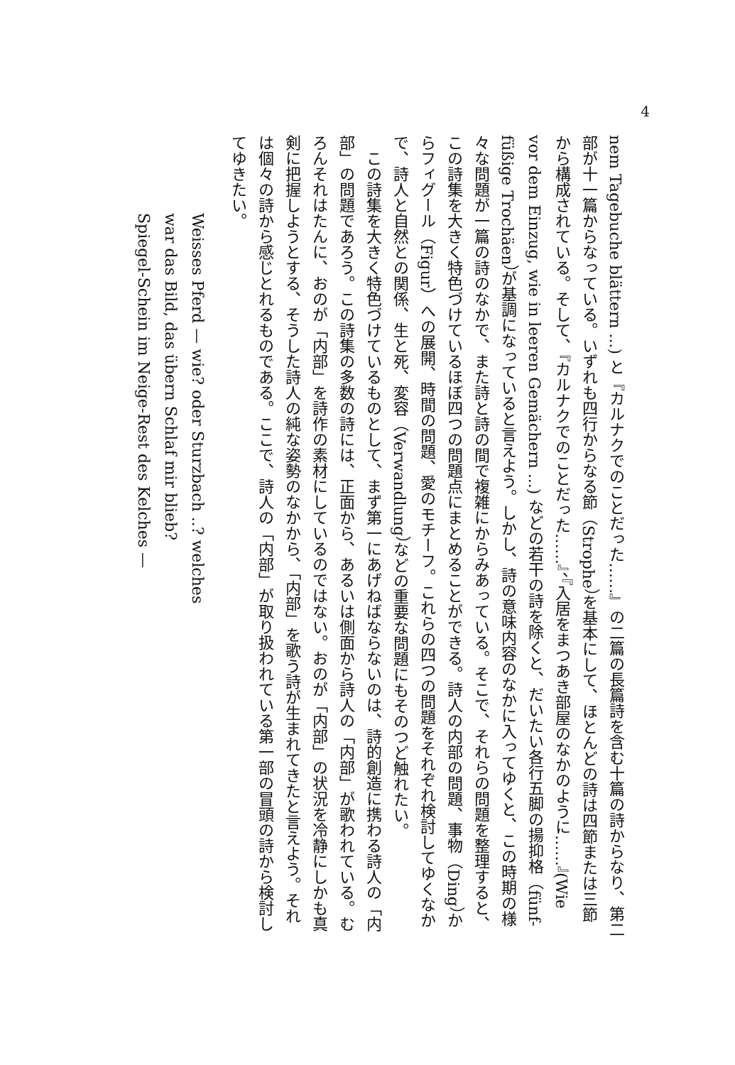4
nem Tagebuche blättern ...) と『カルナクでのことだった……』の二篇の長篇詩を含む十篇の詩からなり、第二
部が十一篇からなっている。いずれも四行からなる節（Strophe）を基本にして、ほとんどの詩は四節または三節
から構成されている。そして、『カルナクでのことだった……』、『入居をまつあき部屋のなかのように……』(Wie
vor dem Einzug, wie in leeren Gemächern ...) などの若干の詩を除くと、だいたい各行五脚の揚抑格（fünf-
füßige Trochäen）が基調になっていると言えよう。しかし、詩の意味内容のなかに入ってゆくと、この時期の様
々な問題が一篇の詩のなかで、また詩と詩の間で複雑にからみあっている。そこで、それらの問題を整理すると、
この詩集を大きく特色づけているほぼ四つの問題点にまとめることができる。詩人の内部の問題、事物（Ding）か
らフィグール（Figur）への展開、時間の問題、愛のモチーフ。これらの四つの問題をそれぞれ検討してゆくなか
で、詩人と自然との関係、生と死、変容（Verwandlung）などの重要な問題にもそのつど触れたい。
　この詩集を大きく特色づけているものとして、まず第一にあげねばならないのは、詩的創造に携わる詩人の「内
部」の問題であろう。この詩集の多数の詩には、正面から、あるいは側面から詩人の「内部」が歌われている。む
ろんそれはたんに、おのが「内部」を詩作の素材にしているのではない。おのが「内部」の状況を冷静にしかも真
剣に把握しようとする、そうした詩人の純な姿勢のなかから、「内部」を歌う詩が生まれてきたと言えよう。それ
は個々の詩から感じとれるものである。ここで、詩人の「内部」が取り扱われている第一部の冒頭の詩から検討し
てゆきたい。
Weisses Pferd — wie? oder Sturzbach ..? welches
war das Bild, das übern Schlaf mir blieb?
Spiegel-Schein im Neige-Rest des Kelches —